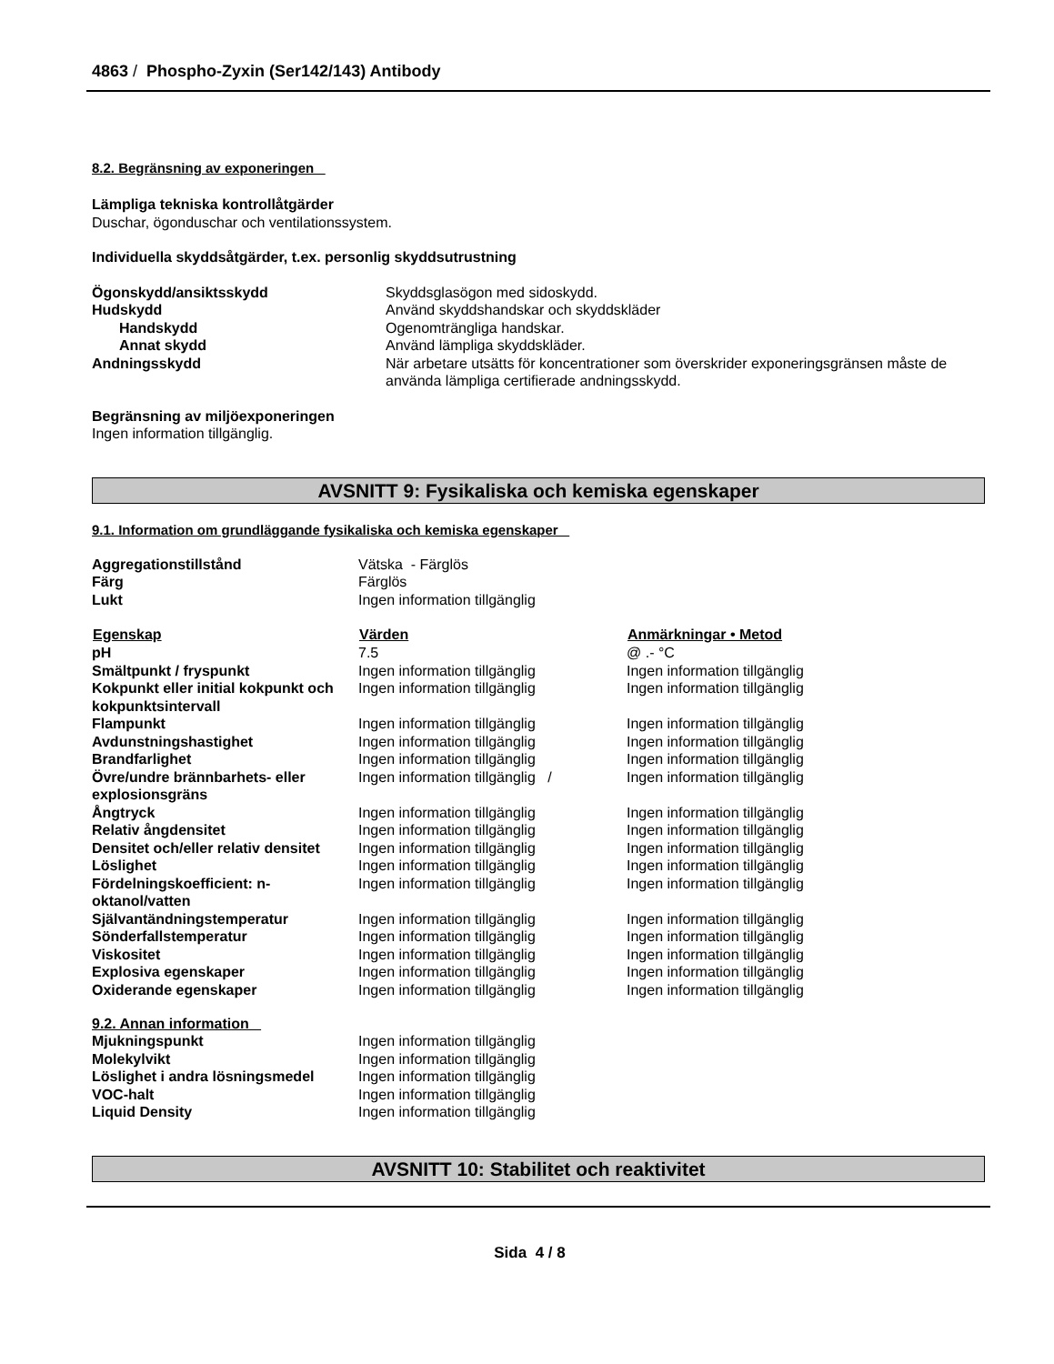4863 / Phospho-Zyxin (Ser142/143) Antibody
8.2. Begränsning av exponeringen
Lämpliga tekniska kontrollåtgärder
Duschar, ögonduschar och ventilationssystem.
Individuella skyddsåtgärder, t.ex. personlig skyddsutrustning
| Ögonskydd/ansiktsskydd | Skyddsglasögon med sidoskydd. |
| Hudskydd | Använd skyddshandskar och skyddskläder |
| Handskydd | Ogenomträngliga handskar. |
| Annat skydd | Använd lämpliga skyddskläder. |
| Andningsskydd | När arbetare utsätts för koncentrationer som överskrider exponeringsgränsen måste de använda lämpliga certifierade andningsskydd. |
Begränsning av miljöexponeringen
Ingen information tillgänglig.
AVSNITT 9: Fysikaliska och kemiska egenskaper
9.1. Information om grundläggande fysikaliska och kemiska egenskaper
| Aggregationstillstånd | Vätska - Färglös |
| Färg | Färglös |
| Lukt | Ingen information tillgänglig |
| Egenskap | Värden | Anmärkningar • Metod |
| --- | --- | --- |
| pH | 7.5 | @ .- °C |
| Smältpunkt / fryspunkt | Ingen information tillgänglig | Ingen information tillgänglig |
| Kokpunkt eller initial kokpunkt och kokpunktsintervall | Ingen information tillgänglig | Ingen information tillgänglig |
| Flampunkt | Ingen information tillgänglig | Ingen information tillgänglig |
| Avdunstningshastighet | Ingen information tillgänglig | Ingen information tillgänglig |
| Brandfarlighet | Ingen information tillgänglig | Ingen information tillgänglig |
| Övre/undre brännbarhets- eller explosionsgräns | Ingen information tillgänglig / | Ingen information tillgänglig |
| Ångtryck | Ingen information tillgänglig | Ingen information tillgänglig |
| Relativ ångdensitet | Ingen information tillgänglig | Ingen information tillgänglig |
| Densitet och/eller relativ densitet | Ingen information tillgänglig | Ingen information tillgänglig |
| Löslighet | Ingen information tillgänglig | Ingen information tillgänglig |
| Fördelningskoefficient: n-oktanol/vatten | Ingen information tillgänglig | Ingen information tillgänglig |
| Självantändningstemperatur | Ingen information tillgänglig | Ingen information tillgänglig |
| Sönderfallstemperatur | Ingen information tillgänglig | Ingen information tillgänglig |
| Viskositet | Ingen information tillgänglig | Ingen information tillgänglig |
| Explosiva egenskaper | Ingen information tillgänglig | Ingen information tillgänglig |
| Oxiderande egenskaper | Ingen information tillgänglig | Ingen information tillgänglig |
9.2. Annan information
| Mjukningspunkt | Ingen information tillgänglig |
| Molekylvikt | Ingen information tillgänglig |
| Löslighet i andra lösningsmedel | Ingen information tillgänglig |
| VOC-halt | Ingen information tillgänglig |
| Liquid Density | Ingen information tillgänglig |
AVSNITT 10: Stabilitet och reaktivitet
Sida 4 / 8